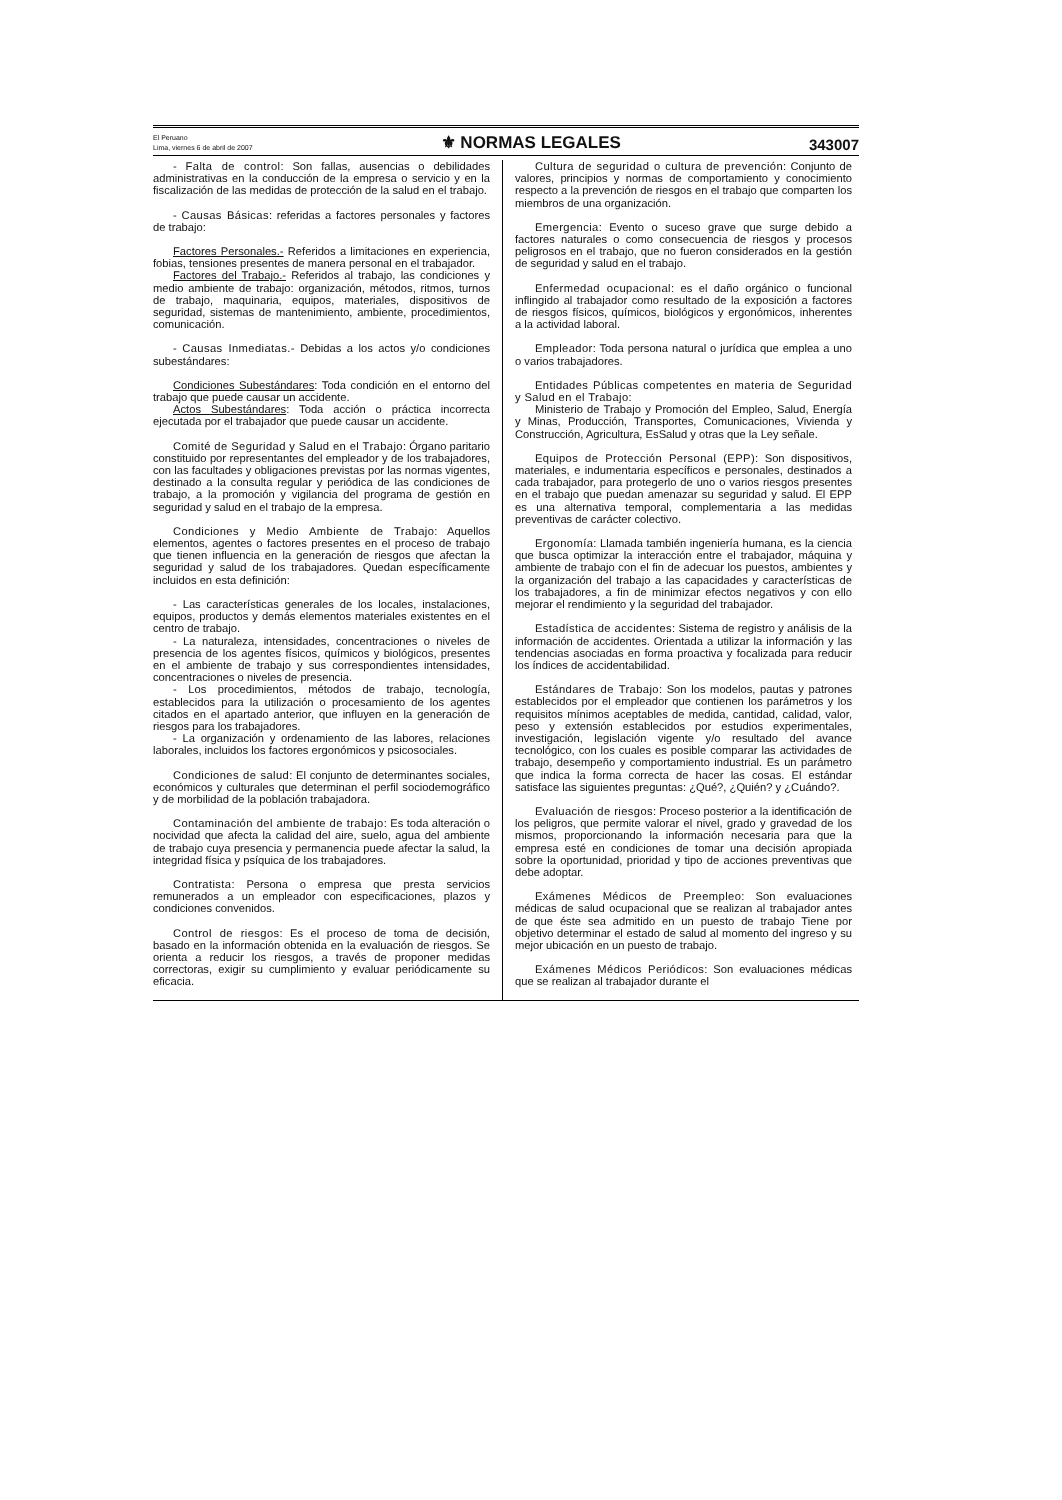El Peruano
Lima, viernes 6 de abril de 2007
⚜ NORMAS LEGALES
343007
- Falta de control: Son fallas, ausencias o debilidades administrativas en la conducción de la empresa o servicio y en la fiscalización de las medidas de protección de la salud en el trabajo.
- Causas Básicas: referidas a factores personales y factores de trabajo:
Factores Personales.- Referidos a limitaciones en experiencia, fobias, tensiones presentes de manera personal en el trabajador.
Factores del Trabajo.- Referidos al trabajo, las condiciones y medio ambiente de trabajo: organización, métodos, ritmos, turnos de trabajo, maquinaria, equipos, materiales, dispositivos de seguridad, sistemas de mantenimiento, ambiente, procedimientos, comunicación.
- Causas Inmediatas.- Debidas a los actos y/o condiciones subestándares:
Condiciones Subestándares: Toda condición en el entorno del trabajo que puede causar un accidente.
Actos Subestándares: Toda acción o práctica incorrecta ejecutada por el trabajador que puede causar un accidente.
Comité de Seguridad y Salud en el Trabajo: Órgano paritario constituido por representantes del empleador y de los trabajadores, con las facultades y obligaciones previstas por las normas vigentes, destinado a la consulta regular y periódica de las condiciones de trabajo, a la promoción y vigilancia del programa de gestión en seguridad y salud en el trabajo de la empresa.
Condiciones y Medio Ambiente de Trabajo: Aquellos elementos, agentes o factores presentes en el proceso de trabajo que tienen influencia en la generación de riesgos que afectan la seguridad y salud de los trabajadores. Quedan específicamente incluidos en esta definición:
- Las características generales de los locales, instalaciones, equipos, productos y demás elementos materiales existentes en el centro de trabajo.
- La naturaleza, intensidades, concentraciones o niveles de presencia de los agentes físicos, químicos y biológicos, presentes en el ambiente de trabajo y sus correspondientes intensidades, concentraciones o niveles de presencia.
- Los procedimientos, métodos de trabajo, tecnología, establecidos para la utilización o procesamiento de los agentes citados en el apartado anterior, que influyen en la generación de riesgos para los trabajadores.
- La organización y ordenamiento de las labores, relaciones laborales, incluidos los factores ergonómicos y psicosociales.
Condiciones de salud: El conjunto de determinantes sociales, económicos y culturales que determinan el perfil sociodemográfico y de morbilidad de la población trabajadora.
Contaminación del ambiente de trabajo: Es toda alteración o nocividad que afecta la calidad del aire, suelo, agua del ambiente de trabajo cuya presencia y permanencia puede afectar la salud, la integridad física y psíquica de los trabajadores.
Contratista: Persona o empresa que presta servicios remunerados a un empleador con especificaciones, plazos y condiciones convenidos.
Control de riesgos: Es el proceso de toma de decisión, basado en la información obtenida en la evaluación de riesgos. Se orienta a reducir los riesgos, a través de proponer medidas correctoras, exigir su cumplimiento y evaluar periódicamente su eficacia.
Cultura de seguridad o cultura de prevención: Conjunto de valores, principios y normas de comportamiento y conocimiento respecto a la prevención de riesgos en el trabajo que comparten los miembros de una organización.
Emergencia: Evento o suceso grave que surge debido a factores naturales o como consecuencia de riesgos y procesos peligrosos en el trabajo, que no fueron considerados en la gestión de seguridad y salud en el trabajo.
Enfermedad ocupacional: es el daño orgánico o funcional inflingido al trabajador como resultado de la exposición a factores de riesgos físicos, químicos, biológicos y ergonómicos, inherentes a la actividad laboral.
Empleador: Toda persona natural o jurídica que emplea a uno o varios trabajadores.
Entidades Públicas competentes en materia de Seguridad y Salud en el Trabajo:
Ministerio de Trabajo y Promoción del Empleo, Salud, Energía y Minas, Producción, Transportes, Comunicaciones, Vivienda y Construcción, Agricultura, EsSalud y otras que la Ley señale.
Equipos de Protección Personal (EPP): Son dispositivos, materiales, e indumentaria específicos e personales, destinados a cada trabajador, para protegerlo de uno o varios riesgos presentes en el trabajo que puedan amenazar su seguridad y salud. El EPP es una alternativa temporal, complementaria a las medidas preventivas de carácter colectivo.
Ergonomía: Llamada también ingeniería humana, es la ciencia que busca optimizar la interacción entre el trabajador, máquina y ambiente de trabajo con el fin de adecuar los puestos, ambientes y la organización del trabajo a las capacidades y características de los trabajadores, a fin de minimizar efectos negativos y con ello mejorar el rendimiento y la seguridad del trabajador.
Estadística de accidentes: Sistema de registro y análisis de la información de accidentes. Orientada a utilizar la información y las tendencias asociadas en forma proactiva y focalizada para reducir los índices de accidentabilidad.
Estándares de Trabajo: Son los modelos, pautas y patrones establecidos por el empleador que contienen los parámetros y los requisitos mínimos aceptables de medida, cantidad, calidad, valor, peso y extensión establecidos por estudios experimentales, investigación, legislación vigente y/o resultado del avance tecnológico, con los cuales es posible comparar las actividades de trabajo, desempeño y comportamiento industrial. Es un parámetro que indica la forma correcta de hacer las cosas. El estándar satisface las siguientes preguntas: ¿Qué?, ¿Quién? y ¿Cuándo?.
Evaluación de riesgos: Proceso posterior a la identificación de los peligros, que permite valorar el nivel, grado y gravedad de los mismos, proporcionando la información necesaria para que la empresa esté en condiciones de tomar una decisión apropiada sobre la oportunidad, prioridad y tipo de acciones preventivas que debe adoptar.
Exámenes Médicos de Preempleo: Son evaluaciones médicas de salud ocupacional que se realizan al trabajador antes de que éste sea admitido en un puesto de trabajo Tiene por objetivo determinar el estado de salud al momento del ingreso y su mejor ubicación en un puesto de trabajo.
Exámenes Médicos Periódicos: Son evaluaciones médicas que se realizan al trabajador durante el